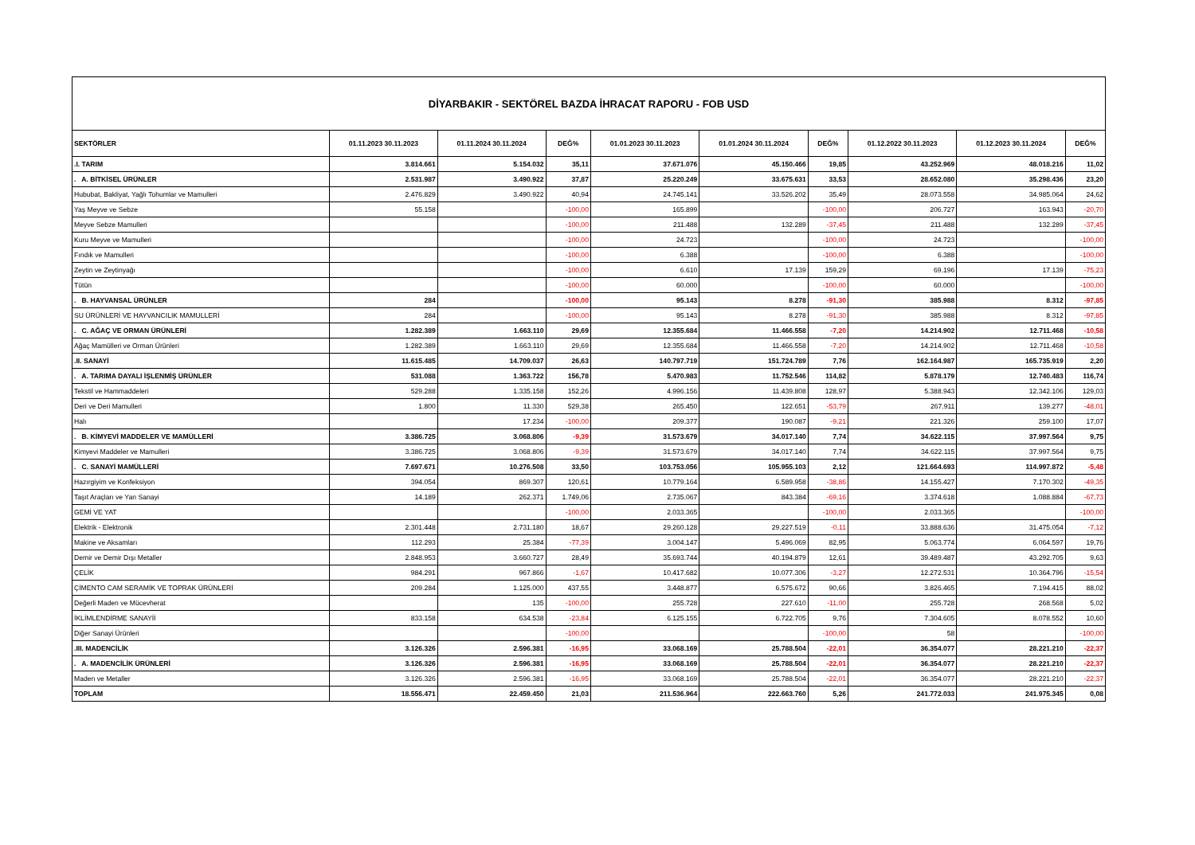| DİYARBAKIR - SEKTÖREL BAZDA İHRACAT RAPORU - FOB USD | | | | | | | | | |
| SEKTÖRLER | 01.11.2023 30.11.2023 | 01.11.2024 30.11.2024 | DEĞ% | 01.01.2023 30.11.2023 | 01.01.2024 30.11.2024 | DEĞ% | 01.12.2022 30.11.2023 | 01.12.2023 30.11.2024 | DEĞ% |
| .I. TARIM | 3.814.661 | 5.154.032 | 35,11 | 37.671.076 | 45.150.466 | 19,85 | 43.252.969 | 48.018.216 | 11,02 |
| . A. BİTKİSEL ÜRÜNLER | 2.531.987 | 3.490.922 | 37,87 | 25.220.249 | 33.675.631 | 33,53 | 28.652.080 | 35.298.436 | 23,20 |
| Hububat, Bakliyat, Yağlı Tohumlar ve Mamulleri | 2.476.829 | 3.490.922 | 40,94 | 24.745.141 | 33.526.202 | 35,49 | 28.073.558 | 34.985.064 | 24,62 |
| Yaş Meyve ve Sebze | 55.158 | | -100,00 | 165.899 | | -100,00 | 206.727 | 163.943 | -20,70 |
| Meyve Sebze Mamulleri | | | -100,00 | 211.488 | 132.289 | -37,45 | 211.488 | 132.289 | -37,45 |
| Kuru Meyve ve Mamulleri | | | -100,00 | 24.723 | | -100,00 | 24.723 | | -100,00 |
| Fındık ve Mamulleri | | | -100,00 | 6.388 | | -100,00 | 6.388 | | -100,00 |
| Zeytin ve Zeytinyağı | | | -100,00 | 6.610 | 17.139 | 159,29 | 69.196 | 17.139 | -75,23 |
| Tütün | | | -100,00 | 60.000 | | -100,00 | 60.000 | | -100,00 |
| . B. HAYVANSAL ÜRÜNLER | 284 | | -100,00 | 95.143 | 8.278 | -91,30 | 385.988 | 8.312 | -97,85 |
| SU ÜRÜNLERİ VE HAYVANCILIK MAMULLERİ | 284 | | -100,00 | 95.143 | 8.278 | -91,30 | 385.988 | 8.312 | -97,85 |
| . C. AĞAÇ VE ORMAN ÜRÜNLERİ | 1.282.389 | 1.663.110 | 29,69 | 12.355.684 | 11.466.558 | -7,20 | 14.214.902 | 12.711.468 | -10,58 |
| Ağaç Mamülleri ve Orman Ürünleri | 1.282.389 | 1.663.110 | 29,69 | 12.355.684 | 11.466.558 | -7,20 | 14.214.902 | 12.711.468 | -10,58 |
| .II. SANAYİ | 11.615.485 | 14.709.037 | 26,63 | 140.797.719 | 151.724.789 | 7,76 | 162.164.987 | 165.735.919 | 2,20 |
| . A. TARIMA DAYALI İŞLENMİŞ ÜRÜNLER | 531.088 | 1.363.722 | 156,78 | 5.470.983 | 11.752.546 | 114,82 | 5.878.179 | 12.740.483 | 116,74 |
| Tekstil ve Hammaddeleri | 529.288 | 1.335.158 | 152,26 | 4.996.156 | 11.439.808 | 128,97 | 5.388.943 | 12.342.106 | 129,03 |
| Deri ve Deri Mamulleri | 1.800 | 11.330 | 529,38 | 265.450 | 122.651 | -53,79 | 267.911 | 139.277 | -48,01 |
| Halı | | 17.234 | -100,00 | 209.377 | 190.087 | -9,21 | 221.326 | 259.100 | 17,07 |
| . B. KİMYEVİ MADDELER VE MAMÜLLERİ | 3.386.725 | 3.068.806 | -9,39 | 31.573.679 | 34.017.140 | 7,74 | 34.622.115 | 37.997.564 | 9,75 |
| Kimyevi Maddeler ve Mamulleri | 3.386.725 | 3.068.806 | -9,39 | 31.573.679 | 34.017.140 | 7,74 | 34.622.115 | 37.997.564 | 9,75 |
| . C. SANAYİ MAMÜLLERİ | 7.697.671 | 10.276.508 | 33,50 | 103.753.056 | 105.955.103 | 2,12 | 121.664.693 | 114.997.872 | -5,48 |
| Hazırgiyim ve Konfeksiyon | 394.054 | 869.307 | 120,61 | 10.779.164 | 6.589.958 | -38,86 | 14.155.427 | 7.170.302 | -49,35 |
| Taşıt Araçları ve Yan Sanayi | 14.189 | 262.371 | 1.749,06 | 2.735.067 | 843.384 | -69,16 | 3.374.618 | 1.088.884 | -67,73 |
| GEMİ VE YAT | | | -100,00 | 2.033.365 | | -100,00 | 2.033.365 | | -100,00 |
| Elektrik - Elektronik | 2.301.448 | 2.731.180 | 18,67 | 29.260.128 | 29.227.519 | -0,11 | 33.888.636 | 31.475.054 | -7,12 |
| Makine ve Aksamları | 112.293 | 25.384 | -77,39 | 3.004.147 | 5.496.069 | 82,95 | 5.063.774 | 6.064.597 | 19,76 |
| Demir ve Demir Dışı Metaller | 2.848.953 | 3.660.727 | 28,49 | 35.693.744 | 40.194.879 | 12,61 | 39.489.487 | 43.292.705 | 9,63 |
| ÇELİK | 984.291 | 967.866 | -1,67 | 10.417.682 | 10.077.306 | -3,27 | 12.272.531 | 10.364.796 | -15,54 |
| ÇİMENTO CAM SERAMİK VE TOPRAK ÜRÜNLERİ | 209.284 | 1.125.000 | 437,55 | 3.448.877 | 6.575.672 | 90,66 | 3.826.465 | 7.194.415 | 88,02 |
| Değerli Maden ve Mücevherat | | 135 | -100,00 | 255.728 | 227.610 | -11,00 | 255.728 | 268.568 | 5,02 |
| İKLİMLENDİRME SANAYİİ | 833.158 | 634.538 | -23,84 | 6.125.155 | 6.722.705 | 9,76 | 7.304.605 | 8.078.552 | 10,60 |
| Diğer Sanayi Ürünleri | | | -100,00 | | | -100,00 | 58 | | -100,00 |
| .III. MADENCİLİK | 3.126.326 | 2.596.381 | -16,95 | 33.068.169 | 25.788.504 | -22,01 | 36.354.077 | 28.221.210 | -22,37 |
| . A. MADENCİLİK ÜRÜNLERİ | 3.126.326 | 2.596.381 | -16,95 | 33.068.169 | 25.788.504 | -22,01 | 36.354.077 | 28.221.210 | -22,37 |
| Maden ve Metaller | 3.126.326 | 2.596.381 | -16,95 | 33.068.169 | 25.788.504 | -22,01 | 36.354.077 | 28.221.210 | -22,37 |
| TOPLAM | 18.556.471 | 22.459.450 | 21,03 | 211.536.964 | 222.663.760 | 5,26 | 241.772.033 | 241.975.345 | 0,08 |